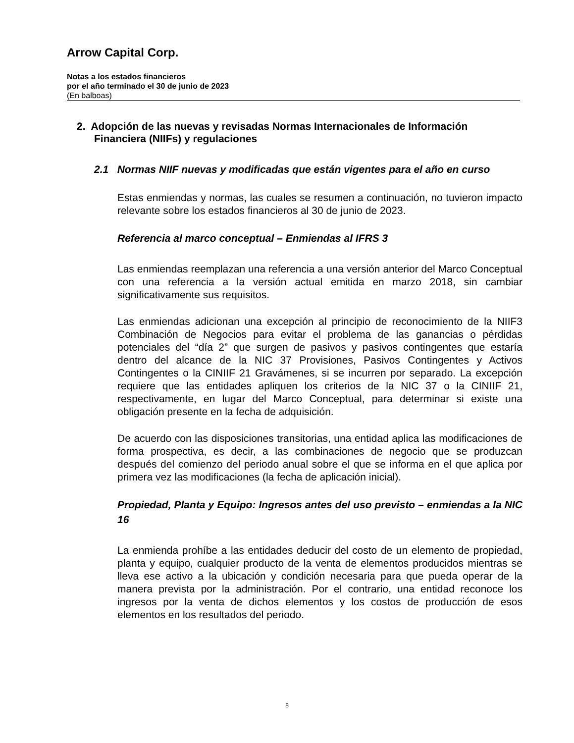Arrow Capital Corp.
Notas a los estados financieros
por el año terminado el 30 de junio de 2023
(En balboas)
2. Adopción de las nuevas y revisadas Normas Internacionales de Información Financiera (NIIFs) y regulaciones
2.1 Normas NIIF nuevas y modificadas que están vigentes para el año en curso
Estas enmiendas y normas, las cuales se resumen a continuación, no tuvieron impacto relevante sobre los estados financieros al 30 de junio de 2023.
Referencia al marco conceptual – Enmiendas al IFRS 3
Las enmiendas reemplazan una referencia a una versión anterior del Marco Conceptual con una referencia a la versión actual emitida en marzo 2018, sin cambiar significativamente sus requisitos.
Las enmiendas adicionan una excepción al principio de reconocimiento de la NIIF3 Combinación de Negocios para evitar el problema de las ganancias o pérdidas potenciales del “día 2” que surgen de pasivos y pasivos contingentes que estaría dentro del alcance de la NIC 37 Provisiones, Pasivos Contingentes y Activos Contingentes o la CINIIF 21 Gravámenes, si se incurren por separado. La excepción requiere que las entidades apliquen los criterios de la NIC 37 o la CINIIF 21, respectivamente, en lugar del Marco Conceptual, para determinar si existe una obligación presente en la fecha de adquisición.
De acuerdo con las disposiciones transitorias, una entidad aplica las modificaciones de forma prospectiva, es decir, a las combinaciones de negocio que se produzcan después del comienzo del periodo anual sobre el que se informa en el que aplica por primera vez las modificaciones (la fecha de aplicación inicial).
Propiedad, Planta y Equipo: Ingresos antes del uso previsto – enmiendas a la NIC 16
La enmienda prohíbe a las entidades deducir del costo de un elemento de propiedad, planta y equipo, cualquier producto de la venta de elementos producidos mientras se lleva ese activo a la ubicación y condición necesaria para que pueda operar de la manera prevista por la administración. Por el contrario, una entidad reconoce los ingresos por la venta de dichos elementos y los costos de producción de esos elementos en los resultados del periodo.
8